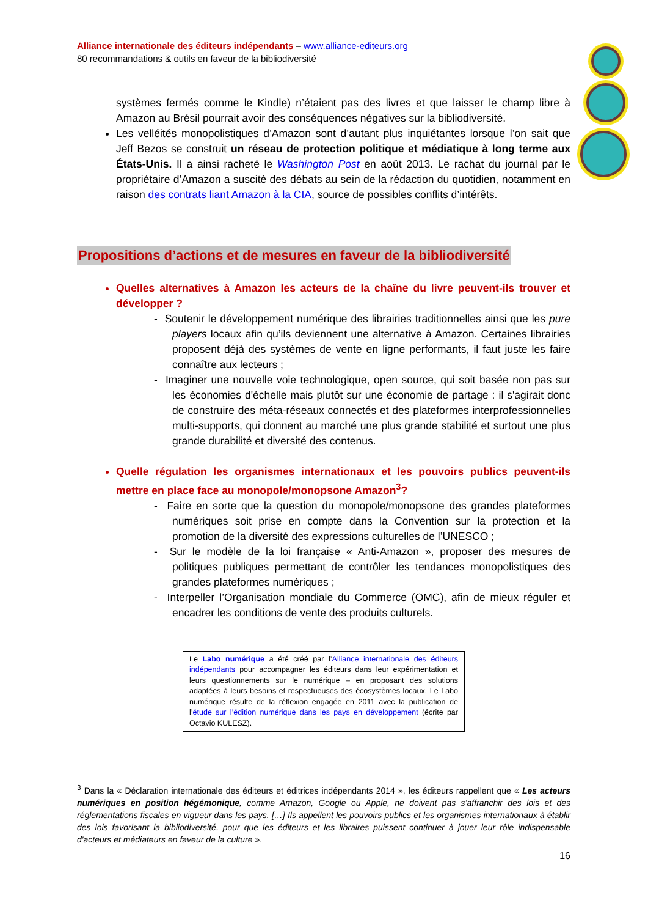Alliance internationale des éditeurs indépendants – www.alliance-editeurs.org
80 recommandations & outils en faveur de la bibliodiversité
systèmes fermés comme le Kindle) n’étaient pas des livres et que laisser le champ libre à Amazon au Brésil pourrait avoir des conséquences négatives sur la bibliodiversité.
Les velléités monopolistiques d’Amazon sont d’autant plus inquiétantes lorsque l’on sait que Jeff Bezos se construit un réseau de protection politique et médiatique à long terme aux États-Unis. Il a ainsi racheté le Washington Post en août 2013. Le rachat du journal par le propriétaire d’Amazon a suscité des débats au sein de la rédaction du quotidien, notamment en raison des contrats liant Amazon à la CIA, source de possibles conflits d’intérêts.
Propositions d’actions et de mesures en faveur de la bibliodiversité
Quelles alternatives à Amazon les acteurs de la chaîne du livre peuvent-ils trouver et développer ?
- Soutenir le développement numérique des librairies traditionnelles ainsi que les pure players locaux afin qu’ils deviennent une alternative à Amazon. Certaines librairies proposent déjà des systèmes de vente en ligne performants, il faut juste les faire connaître aux lecteurs ;
- Imaginer une nouvelle voie technologique, open source, qui soit basée non pas sur les économies d'échelle mais plutôt sur une économie de partage : il s'agirait donc de construire des méta-réseaux connectés et des plateformes interprofessionnelles multi-supports, qui donnent au marché une plus grande stabilité et surtout une plus grande durabilité et diversité des contenus.
Quelle régulation les organismes internationaux et les pouvoirs publics peuvent-ils mettre en place face au monopole/monopsone Amazon<sup>3</sup>?
- Faire en sorte que la question du monopole/monopsone des grandes plateformes numériques soit prise en compte dans la Convention sur la protection et la promotion de la diversité des expressions culturelles de l’UNESCO ;
- Sur le modèle de la loi française « Anti-Amazon », proposer des mesures de politiques publiques permettant de contrôler les tendances monopolistiques des grandes plateformes numériques ;
- Interpeller l’Organisation mondiale du Commerce (OMC), afin de mieux réguler et encadrer les conditions de vente des produits culturels.
Le Labo numérique a été créé par l’Alliance internationale des éditeurs indépendants pour accompagner les éditeurs dans leur expérimentation et leurs questionnements sur le numérique – en proposant des solutions adaptées à leurs besoins et respectueuses des écosystèmes locaux. Le Labo numérique résulte de la réflexion engagée en 2011 avec la publication de l’étude sur l’édition numérique dans les pays en développement (écrite par Octavio KULESZ).
<sup>3</sup> Dans la « Déclaration internationale des éditeurs et éditrices indépendants 2014 », les éditeurs rappellent que « Les acteurs numériques en position hégémonique, comme Amazon, Google ou Apple, ne doivent pas s’affranchir des lois et des réglementations fiscales en vigueur dans les pays. […] Ils appellent les pouvoirs publics et les organismes internationaux à établir des lois favorisant la bibliodiversité, pour que les éditeurs et les libraires puissent continuer à jouer leur rôle indispensable d'acteurs et médiateurs en faveur de la culture ».
16